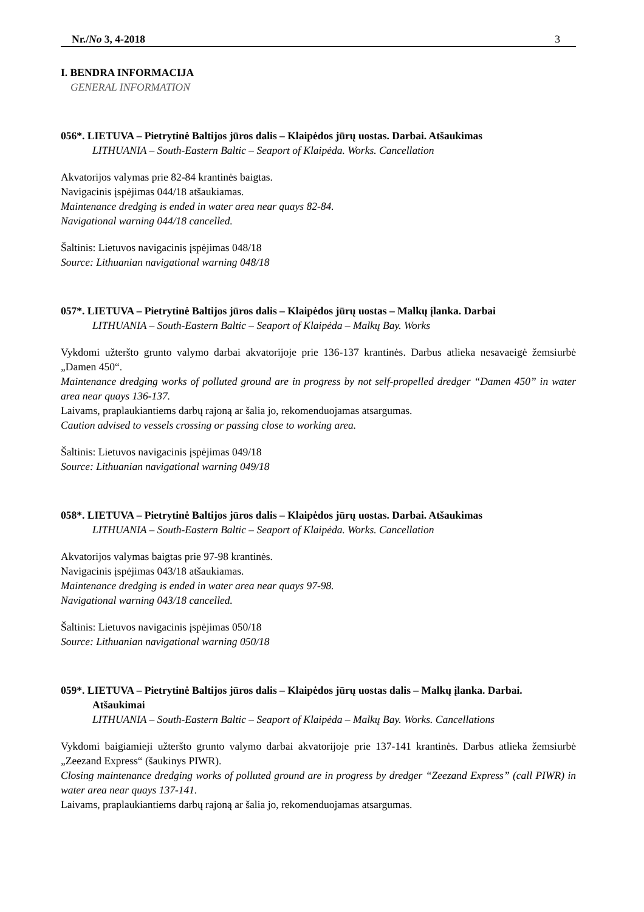Nr./No 3, 4-2018 3
I. BENDRA INFORMACIJA
GENERAL INFORMATION
056*. LIETUVA – Pietrytinė Baltijos jūros dalis – Klaipėdos jūrų uostas. Darbai. Atšaukimas
LITHUANIA – South-Eastern Baltic – Seaport of Klaipėda. Works. Cancellation
Akvatorijos valymas prie 82-84 krantinės baigtas.
Navigacinis įspėjimas 044/18 atšaukiamas.
Maintenance dredging is ended in water area near quays 82-84.
Navigational warning 044/18 cancelled.
Šaltinis: Lietuvos navigacinis įspėjimas 048/18
Source: Lithuanian navigational warning 048/18
057*. LIETUVA – Pietrytinė Baltijos jūros dalis – Klaipėdos jūrų uostas – Malkų įlanka. Darbai
LITHUANIA – South-Eastern Baltic – Seaport of Klaipėda – Malkų Bay. Works
Vykdomi užteršto grunto valymo darbai akvatorijoje prie 136-137 krantinės. Darbus atlieka nesavaeigė žemsiurbė „Damen 450“.
Maintenance dredging works of polluted ground are in progress by not self-propelled dredger “Damen 450” in water area near quays 136-137.
Laivams, praplaukiantiems darbų rajoną ar šalia jo, rekomenduojamas atsargumas.
Caution advised to vessels crossing or passing close to working area.
Šaltinis: Lietuvos navigacinis įspėjimas 049/18
Source: Lithuanian navigational warning 049/18
058*. LIETUVA – Pietrytinė Baltijos jūros dalis – Klaipėdos jūrų uostas. Darbai. Atšaukimas
LITHUANIA – South-Eastern Baltic – Seaport of Klaipėda. Works. Cancellation
Akvatorijos valymas baigtas prie 97-98 krantinės.
Navigacinis įspėjimas 043/18 atšaukiamas.
Maintenance dredging is ended in water area near quays 97-98.
Navigational warning 043/18 cancelled.
Šaltinis: Lietuvos navigacinis įspėjimas 050/18
Source: Lithuanian navigational warning 050/18
059*. LIETUVA – Pietrytinė Baltijos jūros dalis – Klaipėdos jūrų uostas dalis – Malkų įlanka. Darbai. Atšaukimai
LITHUANIA – South-Eastern Baltic – Seaport of Klaipėda – Malkų Bay. Works. Cancellations
Vykdomi baigiamieji užteršto grunto valymo darbai akvatorijoje prie 137-141 krantinės. Darbus atlieka žemsiurbė „Zeezand Express“ (šaukinys PIWR).
Closing maintenance dredging works of polluted ground are in progress by dredger “Zeezand Express” (call PIWR) in water area near quays 137-141.
Laivams, praplaukiantiems darbų rajoną ar šalia jo, rekomenduojamas atsargumas.